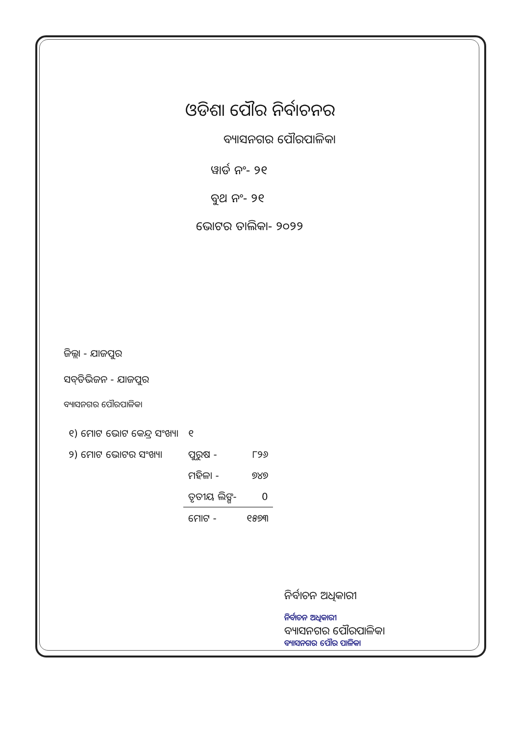ଓଡିଶା ପୌର ନିର୍ବାଚନର
ବ୍ୟାସନଗର ପୌରପାଳିକା
ୱାର୍ଡ ନଂ- ୨୧
ବୁଥ ନଂ- ୨୧
ଭୋଟର ତାଲିକା- ୨୦୨୨
ଜିଲ୍ଲା - ଯାଜପୁର
ସବ୍‌ଡିଭିଜନ - ଯାଜପୁର
ବ୍ୟାସନଗର ପୌରପାଳିକା
| ୧) ମୋଟ ଭୋଟ କେନ୍ଦ୍ର ସଂଖ୍ୟା | ୧ | |
| ୨) ମୋଟ ଭୋଟର ସଂଖ୍ୟା | ପୁରୁଷ - | ୮୨୬ |
| | ମହିଳା - | ୭୪୭ |
| | ତୃତୀୟ ଲିଙ୍ଗ- | 0 |
| | ମୋଟ - | ୧୫୭୩ |
ନିର୍ବାଚନ ଅଧିକାରୀ
ନିର୍ବାଚନ ଅଧିକାରୀ
ବ୍ୟାସନଗର ପୌରପାଳିକା
ବ୍ୟାସନଗର ପୌର ପାଳିକା